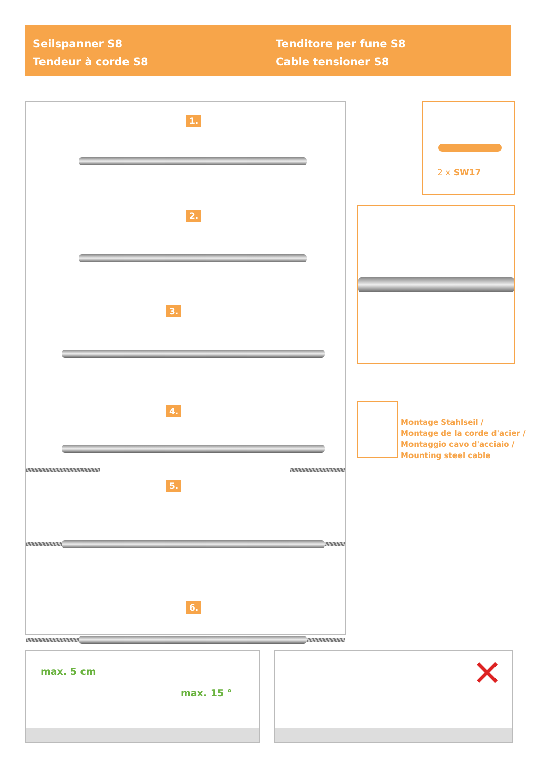Seilspanner S8
Tendeur à corde S8
Tenditore per fune S8
Cable tensioner S8
1.
2.
3.
4.
5.
6.
2 x SW17
Montage Stahlseil /
Montage de la corde d'acier /
Montaggio cavo d'acciaio /
Mounting steel cable
max. 5 cm
max. 15 °
✕